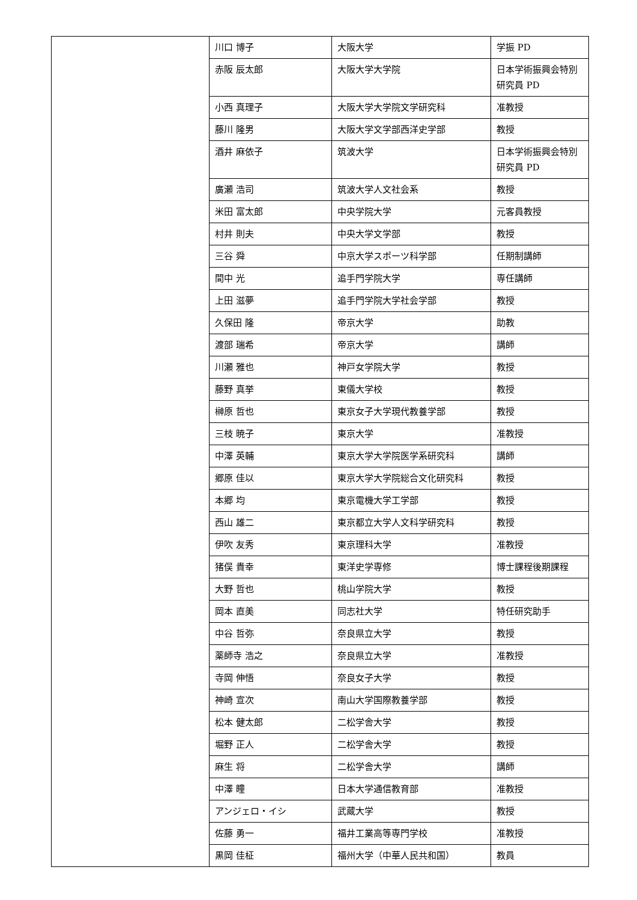| | 川口 博子 | 大阪大学 | 学振 PD |
| | 赤阪 辰太郎 | 大阪大学大学院 | 日本学術振興会特別研究員 PD |
| | 小西 真理子 | 大阪大学大学院文学研究科 | 准教授 |
| | 藤川 隆男 | 大阪大学文学部西洋史学部 | 教授 |
| | 酒井 麻依子 | 筑波大学 | 日本学術振興会特別研究員 PD |
| | 廣瀬 浩司 | 筑波大学人文社会系 | 教授 |
| | 米田 富太郎 | 中央学院大学 | 元客員教授 |
| | 村井 則夫 | 中央大学文学部 | 教授 |
| | 三谷 舜 | 中京大学スポーツ科学部 | 任期制講師 |
| | 間中 光 | 追手門学院大学 | 専任講師 |
| | 上田 滋夢 | 追手門学院大学社会学部 | 教授 |
| | 久保田 隆 | 帝京大学 | 助教 |
| | 渡部 瑞希 | 帝京大学 | 講師 |
| | 川瀬 雅也 | 神戸女学院大学 | 教授 |
| | 藤野 真挙 | 東儀大学校 | 教授 |
| | 榊原 哲也 | 東京女子大学現代教養学部 | 教授 |
| | 三枝 暁子 | 東京大学 | 准教授 |
| | 中澤 英輔 | 東京大学大学院医学系研究科 | 講師 |
| | 郷原 佳以 | 東京大学大学院総合文化研究科 | 教授 |
| | 本郷 均 | 東京電機大学工学部 | 教授 |
| | 西山 雄二 | 東京都立大学人文科学研究科 | 教授 |
| | 伊吹 友秀 | 東京理科大学 | 准教授 |
| | 猪俣 貴幸 | 東洋史学専修 | 博士課程後期課程 |
| | 大野 哲也 | 桃山学院大学 | 教授 |
| | 岡本 直美 | 同志社大学 | 特任研究助手 |
| | 中谷 哲弥 | 奈良県立大学 | 教授 |
| | 薬師寺 浩之 | 奈良県立大学 | 准教授 |
| | 寺岡 伸悟 | 奈良女子大学 | 教授 |
| | 神崎 宣次 | 南山大学国際教養学部 | 教授 |
| | 松本 健太郎 | 二松学舎大学 | 教授 |
| | 堀野 正人 | 二松学舎大学 | 教授 |
| | 麻生 将 | 二松学舎大学 | 講師 |
| | 中澤 瞳 | 日本大学通信教育部 | 准教授 |
| | アンジェロ・イシ | 武蔵大学 | 教授 |
| | 佐藤 勇一 | 福井工業高等専門学校 | 准教授 |
| | 黒岡 佳柾 | 福州大学（中華人民共和国） | 教員 |